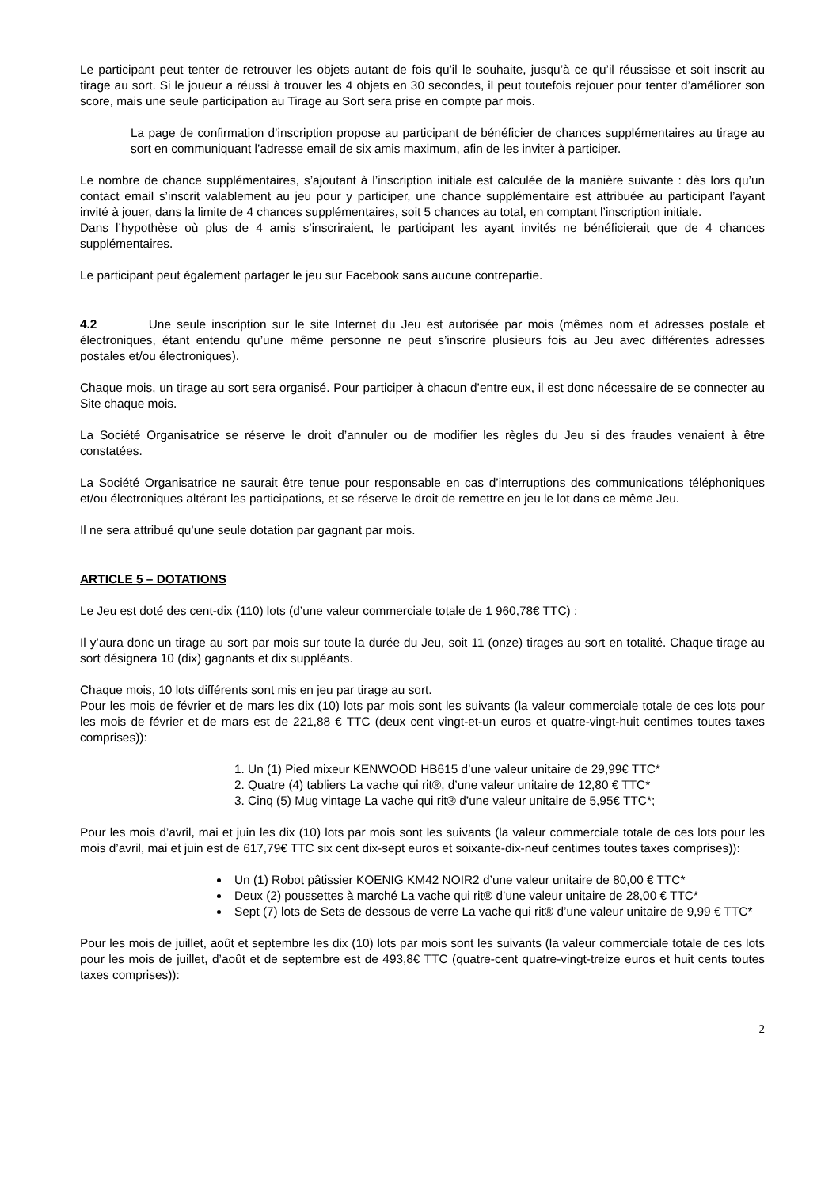Le participant peut tenter de retrouver les objets autant de fois qu’il le souhaite, jusqu’à ce qu’il réussisse et soit inscrit au tirage au sort. Si le joueur a réussi à trouver les 4 objets en 30 secondes, il peut toutefois rejouer pour tenter d’améliorer son score, mais une seule participation au Tirage au Sort sera prise en compte par mois.
La page de confirmation d’inscription propose au participant de bénéficier de chances supplémentaires au tirage au sort en communiquant l’adresse email de six amis maximum, afin de les inviter à participer.
Le nombre de chance supplémentaires, s’ajoutant à l’inscription initiale est calculée de la manière suivante : dès lors qu’un contact email s’inscrit valablement au jeu pour y participer, une chance supplémentaire est attribuée au participant l’ayant invité à jouer, dans la limite de 4 chances supplémentaires, soit 5 chances au total, en comptant l’inscription initiale.
Dans l’hypothèse où plus de 4 amis s’inscriraient, le participant les ayant invités ne bénéficierait que de 4 chances supplémentaires.
Le participant peut également partager le jeu sur Facebook sans aucune contrepartie.
4.2 Une seule inscription sur le site Internet du Jeu est autorisée par mois (mêmes nom et adresses postale et électroniques, étant entendu qu’une même personne ne peut s’inscrire plusieurs fois au Jeu avec différentes adresses postales et/ou électroniques).
Chaque mois, un tirage au sort sera organisé. Pour participer à chacun d’entre eux, il est donc nécessaire de se connecter au Site chaque mois.
La Société Organisatrice se réserve le droit d’annuler ou de modifier les règles du Jeu si des fraudes venaient à être constatées.
La Société Organisatrice ne saurait être tenue pour responsable en cas d’interruptions des communications téléphoniques et/ou électroniques altérant les participations, et se réserve le droit de remettre en jeu le lot dans ce même Jeu.
Il ne sera attribué qu’une seule dotation par gagnant par mois.
ARTICLE 5 – DOTATIONS
Le Jeu est doté des cent-dix (110) lots (d’une valeur commerciale totale de 1 960,78€ TTC) :
Il y’aura donc un tirage au sort par mois sur toute la durée du Jeu, soit 11 (onze) tirages au sort en totalité. Chaque tirage au sort désignera 10 (dix) gagnants et dix suppléants.
Chaque mois, 10 lots différents sont mis en jeu par tirage au sort.
Pour les mois de février et de mars les dix (10) lots par mois sont les suivants (la valeur commerciale totale de ces lots pour les mois de février et de mars est de 221,88 € TTC (deux cent vingt-et-un euros et quatre-vingt-huit centimes toutes taxes comprises)):
1. Un (1) Pied mixeur KENWOOD HB615 d’une valeur unitaire de 29,99€ TTC*
2. Quatre (4) tabliers La vache qui rit®, d’une valeur unitaire de 12,80 € TTC*
3. Cinq (5) Mug vintage La vache qui rit® d’une valeur unitaire de 5,95€ TTC*;
Pour les mois d’avril, mai et juin les dix (10) lots par mois sont les suivants (la valeur commerciale totale de ces lots pour les mois d’avril, mai et juin est de 617,79€ TTC six cent dix-sept euros et soixante-dix-neuf centimes toutes taxes comprises)):
Un (1) Robot pâtissier KOENIG KM42 NOIR2 d’une valeur unitaire de 80,00 € TTC*
Deux (2) poussettes à marché La vache qui rit® d’une valeur unitaire de 28,00 € TTC*
Sept (7) lots de Sets de dessous de verre La vache qui rit® d’une valeur unitaire de 9,99 € TTC*
Pour les mois de juillet, août et septembre les dix (10) lots par mois sont les suivants (la valeur commerciale totale de ces lots pour les mois de juillet, d’août et de septembre est de 493,8€ TTC (quatre-cent quatre-vingt-treize euros et huit cents toutes taxes comprises)):
2